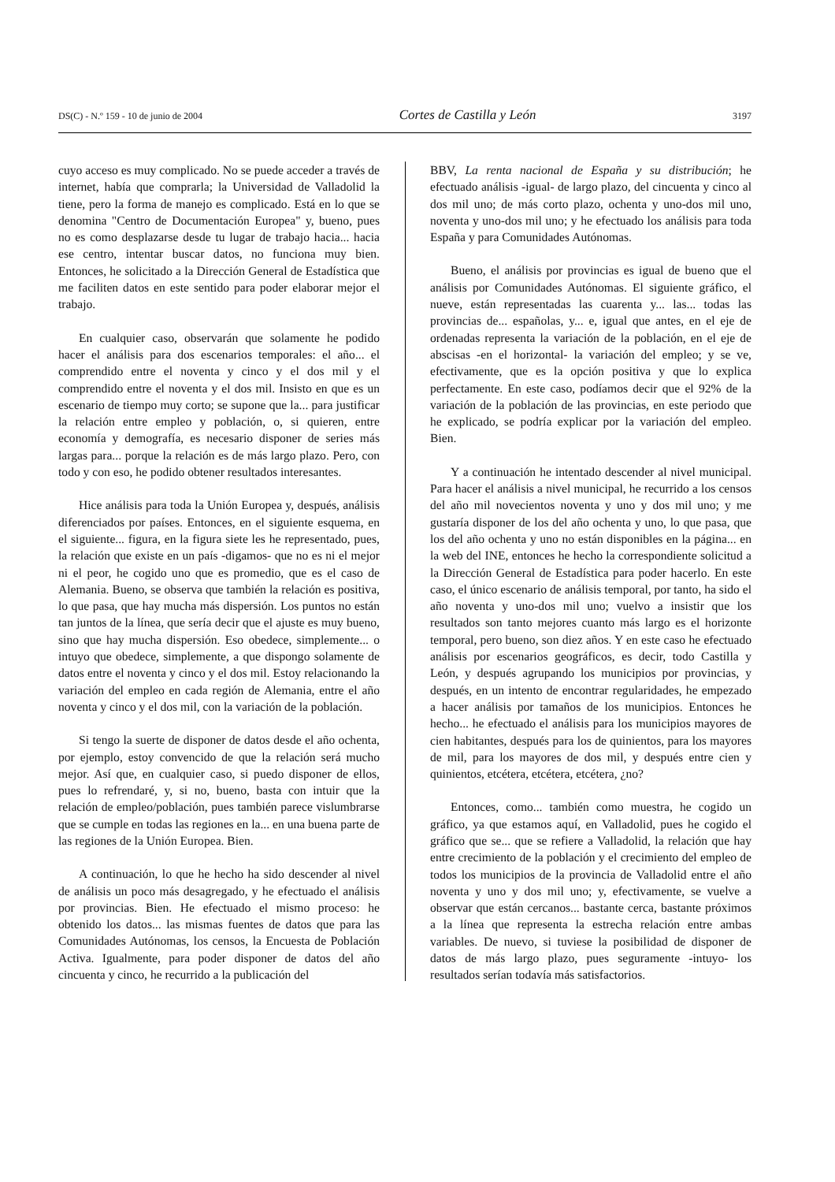DS(C) - N.º 159 - 10 de junio de 2004 Cortes de Castilla y León 3197
cuyo acceso es muy complicado. No se puede acceder a través de internet, había que comprarla; la Universidad de Valladolid la tiene, pero la forma de manejo es complicado. Está en lo que se denomina "Centro de Documentación Europea" y, bueno, pues no es como desplazarse desde tu lugar de trabajo hacia... hacia ese centro, intentar buscar datos, no funciona muy bien. Entonces, he solicitado a la Dirección General de Estadística que me faciliten datos en este sentido para poder elaborar mejor el trabajo.
En cualquier caso, observarán que solamente he podido hacer el análisis para dos escenarios temporales: el año... el comprendido entre el noventa y cinco y el dos mil y el comprendido entre el noventa y el dos mil. Insisto en que es un escenario de tiempo muy corto; se supone que la... para justificar la relación entre empleo y población, o, si quieren, entre economía y demografía, es necesario disponer de series más largas para... porque la relación es de más largo plazo. Pero, con todo y con eso, he podido obtener resultados interesantes.
Hice análisis para toda la Unión Europea y, después, análisis diferenciados por países. Entonces, en el siguiente esquema, en el siguiente... figura, en la figura siete les he representado, pues, la relación que existe en un país -digamos- que no es ni el mejor ni el peor, he cogido uno que es promedio, que es el caso de Alemania. Bueno, se observa que también la relación es positiva, lo que pasa, que hay mucha más dispersión. Los puntos no están tan juntos de la línea, que sería decir que el ajuste es muy bueno, sino que hay mucha dispersión. Eso obedece, simplemente... o intuyo que obedece, simplemente, a que dispongo solamente de datos entre el noventa y cinco y el dos mil. Estoy relacionando la variación del empleo en cada región de Alemania, entre el año noventa y cinco y el dos mil, con la variación de la población.
Si tengo la suerte de disponer de datos desde el año ochenta, por ejemplo, estoy convencido de que la relación será mucho mejor. Así que, en cualquier caso, si puedo disponer de ellos, pues lo refrendaré, y, si no, bueno, basta con intuir que la relación de empleo/población, pues también parece vislumbrarse que se cumple en todas las regiones en la... en una buena parte de las regiones de la Unión Europea. Bien.
A continuación, lo que he hecho ha sido descender al nivel de análisis un poco más desagregado, y he efectuado el análisis por provincias. Bien. He efectuado el mismo proceso: he obtenido los datos... las mismas fuentes de datos que para las Comunidades Autónomas, los censos, la Encuesta de Población Activa. Igualmente, para poder disponer de datos del año cincuenta y cinco, he recurrido a la publicación del
BBV, La renta nacional de España y su distribución; he efectuado análisis -igual- de largo plazo, del cincuenta y cinco al dos mil uno; de más corto plazo, ochenta y uno-dos mil uno, noventa y uno-dos mil uno; y he efectuado los análisis para toda España y para Comunidades Autónomas.
Bueno, el análisis por provincias es igual de bueno que el análisis por Comunidades Autónomas. El siguiente gráfico, el nueve, están representadas las cuarenta y... las... todas las provincias de... españolas, y... e, igual que antes, en el eje de ordenadas representa la variación de la población, en el eje de abscisas -en el horizontal- la variación del empleo; y se ve, efectivamente, que es la opción positiva y que lo explica perfectamente. En este caso, podíamos decir que el 92% de la variación de la población de las provincias, en este periodo que he explicado, se podría explicar por la variación del empleo. Bien.
Y a continuación he intentado descender al nivel municipal. Para hacer el análisis a nivel municipal, he recurrido a los censos del año mil novecientos noventa y uno y dos mil uno; y me gustaría disponer de los del año ochenta y uno, lo que pasa, que los del año ochenta y uno no están disponibles en la página... en la web del INE, entonces he hecho la correspondiente solicitud a la Dirección General de Estadística para poder hacerlo. En este caso, el único escenario de análisis temporal, por tanto, ha sido el año noventa y uno-dos mil uno; vuelvo a insistir que los resultados son tanto mejores cuanto más largo es el horizonte temporal, pero bueno, son diez años. Y en este caso he efectuado análisis por escenarios geográficos, es decir, todo Castilla y León, y después agrupando los municipios por provincias, y después, en un intento de encontrar regularidades, he empezado a hacer análisis por tamaños de los municipios. Entonces he hecho... he efectuado el análisis para los municipios mayores de cien habitantes, después para los de quinientos, para los mayores de mil, para los mayores de dos mil, y después entre cien y quinientos, etcétera, etcétera, etcétera, ¿no?
Entonces, como... también como muestra, he cogido un gráfico, ya que estamos aquí, en Valladolid, pues he cogido el gráfico que se... que se refiere a Valladolid, la relación que hay entre crecimiento de la población y el crecimiento del empleo de todos los municipios de la provincia de Valladolid entre el año noventa y uno y dos mil uno; y, efectivamente, se vuelve a observar que están cercanos... bastante cerca, bastante próximos a la línea que representa la estrecha relación entre ambas variables. De nuevo, si tuviese la posibilidad de disponer de datos de más largo plazo, pues seguramente -intuyo- los resultados serían todavía más satisfactorios.